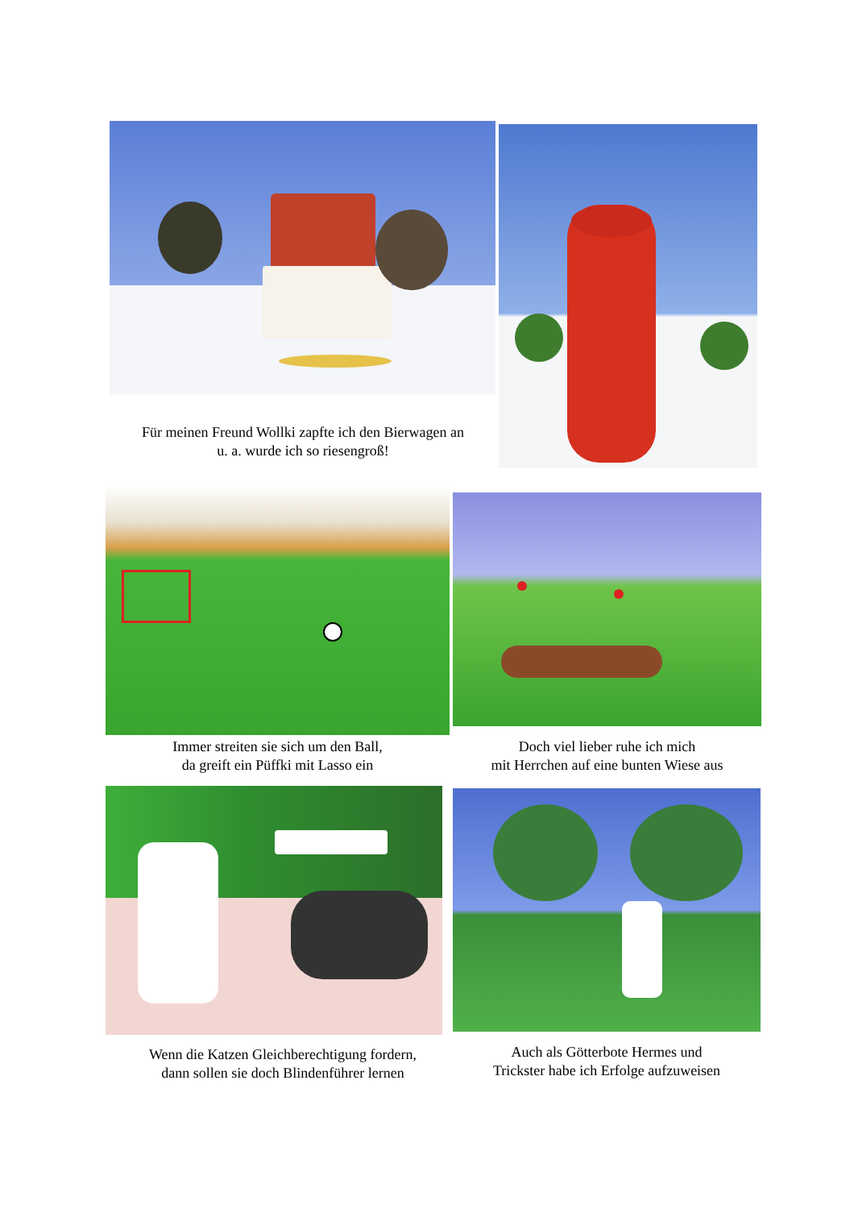Für meinen Freund Wollki zapfte ich den Bierwagen an
u. a. wurde ich so riesengroß!
Immer streiten sie sich um den Ball,
da greift ein Püffki mit Lasso ein
Doch viel lieber ruhe ich mich
mit Herrchen auf eine bunten Wiese aus
Wenn die Katzen Gleichberechtigung fordern,
dann sollen sie doch Blindenführer lernen
Auch als Götterbote Hermes und
Trickster habe ich Erfolge aufzuweisen